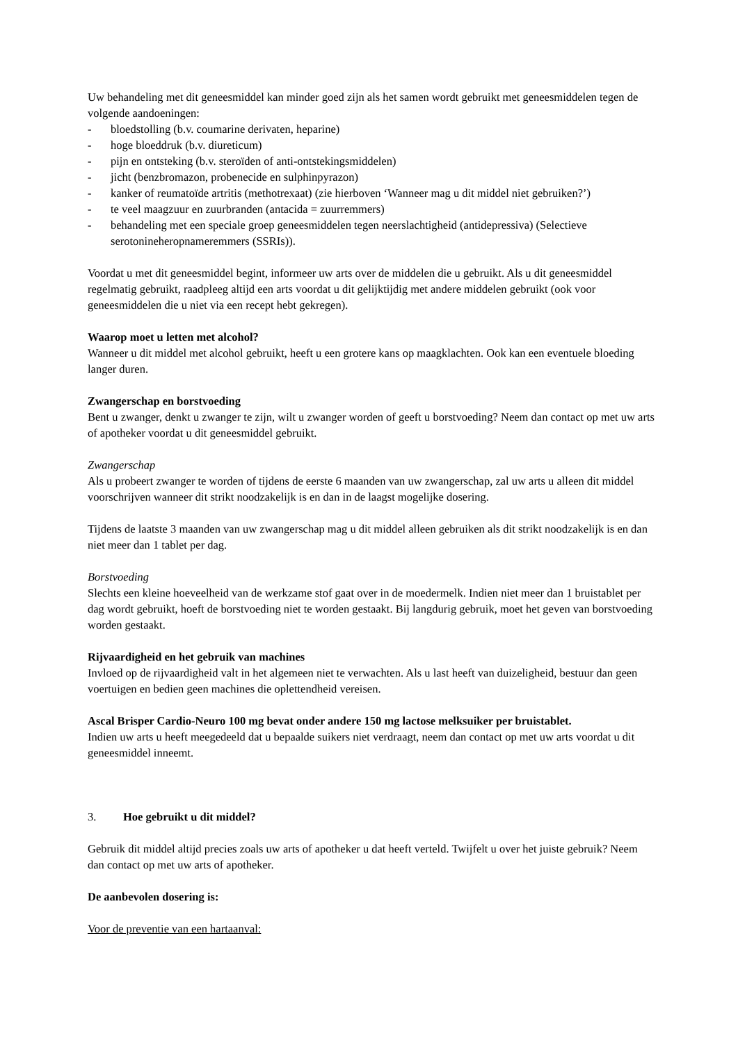Uw behandeling met dit geneesmiddel kan minder goed zijn als het samen wordt gebruikt met geneesmiddelen tegen de volgende aandoeningen:
- bloedstolling (b.v. coumarine derivaten, heparine)
- hoge bloeddruk (b.v. diureticum)
- pijn en ontsteking (b.v. steroïden of anti-ontstekingsmiddelen)
- jicht (benzbromazon, probenecide en sulphinpyrazon)
- kanker of reumatoïde artritis (methotrexaat) (zie hierboven ‘Wanneer mag u dit middel niet gebruiken?’)
- te veel maagzuur en zuurbranden (antacida = zuurremmers)
- behandeling met een speciale groep geneesmiddelen tegen neerslachtigheid (antidepressiva) (Selectieve serotonineheropnameremmers (SSRIs)).
Voordat u met dit geneesmiddel begint, informeer uw arts over de middelen die u gebruikt. Als u dit geneesmiddel regelmatig gebruikt, raadpleeg altijd een arts voordat u dit gelijktijdig met andere middelen gebruikt (ook voor geneesmiddelen die u niet via een recept hebt gekregen).
Waarop moet u letten met alcohol?
Wanneer u dit middel met alcohol gebruikt, heeft u een grotere kans op maagklachten. Ook kan een eventuele bloeding langer duren.
Zwangerschap en borstvoeding
Bent u zwanger, denkt u zwanger te zijn, wilt u zwanger worden of geeft u borstvoeding? Neem dan contact op met uw arts of apotheker voordat u dit geneesmiddel gebruikt.
Zwangerschap
Als u probeert zwanger te worden of tijdens de eerste 6 maanden van uw zwangerschap, zal uw arts u alleen dit middel voorschrijven wanneer dit strikt noodzakelijk is en dan in de laagst mogelijke dosering.
Tijdens de laatste 3 maanden van uw zwangerschap mag u dit middel alleen gebruiken als dit strikt noodzakelijk is en dan niet meer dan 1 tablet per dag.
Borstvoeding
Slechts een kleine hoeveelheid van de werkzame stof gaat over in de moedermelk. Indien niet meer dan 1 bruistablet per dag wordt gebruikt, hoeft de borstvoeding niet te worden gestaakt. Bij langdurig gebruik, moet het geven van borstvoeding worden gestaakt.
Rijvaardigheid en het gebruik van machines
Invloed op de rijvaardigheid valt in het algemeen niet te verwachten. Als u last heeft van duizeligheid, bestuur dan geen voertuigen en bedien geen machines die oplettendheid vereisen.
Ascal Brisper Cardio-Neuro 100 mg bevat onder andere 150 mg lactose melksuiker per bruistablet.
Indien uw arts u heeft meegedeeld dat u bepaalde suikers niet verdraagt, neem dan contact op met uw arts voordat u dit geneesmiddel inneemt.
3. Hoe gebruikt u dit middel?
Gebruik dit middel altijd precies zoals uw arts of apotheker u dat heeft verteld. Twijfelt u over het juiste gebruik? Neem dan contact op met uw arts of apotheker.
De aanbevolen dosering is:
Voor de preventie van een hartaanval: